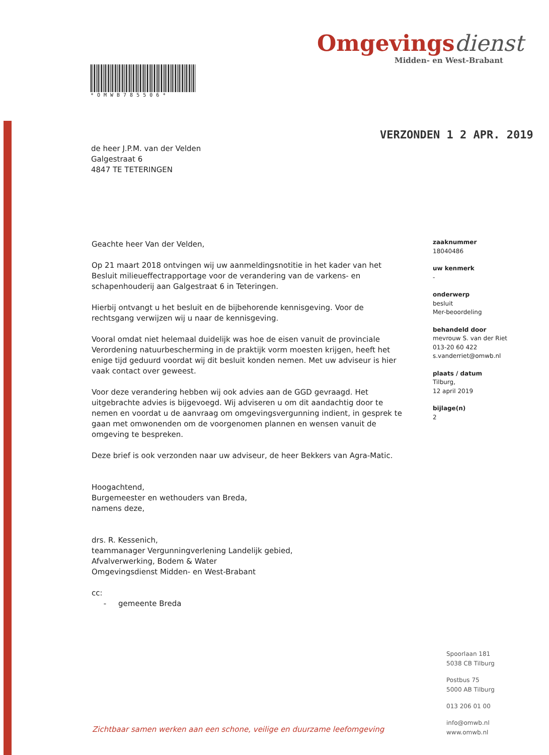Omgevingsdienst
Midden- en West-Brabant
*OMWB785506*
VERZONDEN 1 2 APR. 2019
de heer J.P.M. van der Velden
Galgestraat 6
4847 TE TETERINGEN
Geachte heer Van der Velden,
Op 21 maart 2018 ontvingen wij uw aanmeldingsnotitie in het kader van het Besluit milieueffectrapportage voor de verandering van de varkens- en schapenhouderij aan Galgestraat 6 in Teteringen.
Hierbij ontvangt u het besluit en de bijbehorende kennisgeving. Voor de rechtsgang verwijzen wij u naar de kennisgeving.
Vooral omdat niet helemaal duidelijk was hoe de eisen vanuit de provinciale Verordening natuurbescherming in de praktijk vorm moesten krijgen, heeft het enige tijd geduurd voordat wij dit besluit konden nemen. Met uw adviseur is hier vaak contact over geweest.
Voor deze verandering hebben wij ook advies aan de GGD gevraagd. Het uitgebrachte advies is bijgevoegd. Wij adviseren u om dit aandachtig door te nemen en voordat u de aanvraag om omgevingsvergunning indient, in gesprek te gaan met omwonenden om de voorgenomen plannen en wensen vanuit de omgeving te bespreken.
Deze brief is ook verzonden naar uw adviseur, de heer Bekkers van Agra-Matic.
Hoogachtend,
Burgemeester en wethouders van Breda,
namens deze,
drs. R. Kessenich,
teammanager Vergunningverlening Landelijk gebied,
Afvalverwerking, Bodem & Water
Omgevingsdienst Midden- en West-Brabant
cc:
- gemeente Breda
zaaknummer
18040486
uw kenmerk
-
onderwerp
besluit
Mer-beoordeling
behandeld door
mevrouw S. van der Riet
013-20 60 422
s.vanderriet@omwb.nl
plaats / datum
Tilburg,
12 april 2019
bijlage(n)
2
Spoorlaan 181
5038 CB Tilburg
Postbus 75
5000 AB Tilburg
013 206 01 00
info@omwb.nl
www.omwb.nl
Zichtbaar samen werken aan een schone, veilige en duurzame leefomgeving